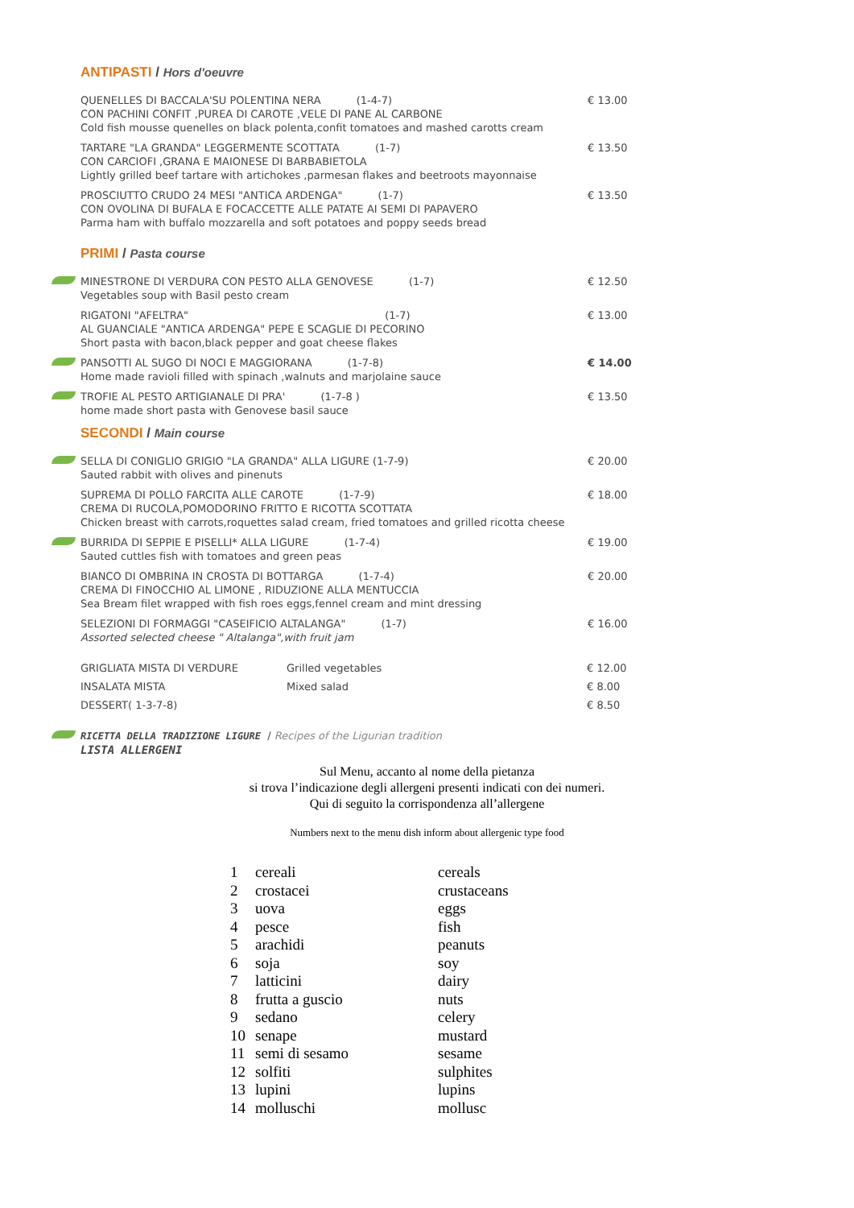ANTIPASTI / Hors d'oeuvre
QUENELLES DI BACCALA'SU POLENTINA NERA (1-4-7)
CON PACHINI CONFIT ,PUREA DI CAROTE ,VELE DI PANE AL CARBONE
Cold fish mousse quenelles on black polenta,confit tomatoes and mashed carotts cream
€ 13.00
TARTARE "LA GRANDA" LEGGERMENTE SCOTTATA (1-7)
CON CARCIOFI ,GRANA E MAIONESE DI BARBABIETOLA
Lightly grilled beef tartare with artichokes ,parmesan flakes and beetroots mayonnaise
€ 13.50
PROSCIUTTO CRUDO 24 MESI "ANTICA ARDENGA" (1-7)
CON OVOLINA DI BUFALA E FOCACCETTE ALLE PATATE AI SEMI DI PAPAVERO
Parma ham with buffalo mozzarella and soft potatoes and poppy seeds bread
€ 13.50
PRIMI / Pasta course
MINESTRONE DI VERDURA CON PESTO ALLA GENOVESE (1-7)
Vegetables soup with Basil pesto cream
€ 12.50
RIGATONI "AFELTRA" (1-7)
AL GUANCIALE "ANTICA ARDENGA" PEPE E SCAGLIE DI PECORINO
Short pasta with bacon,black pepper and goat cheese flakes
€ 13.00
PANSOTTI AL SUGO DI NOCI E MAGGIORANA (1-7-8)
Home made ravioli filled with spinach ,walnuts and marjolaine sauce
€ 14.00
TROFIE AL PESTO ARTIGIANALE DI PRA' (1-7-8 )
home made short pasta with Genovese basil sauce
€ 13.50
SECONDI / Main course
SELLA DI CONIGLIO GRIGIO "LA GRANDA" ALLA LIGURE (1-7-9)
Sauted rabbit with olives and pinenuts
€ 20.00
SUPREMA DI POLLO FARCITA ALLE CAROTE (1-7-9)
CREMA DI RUCOLA,POMODORINO FRITTO E RICOTTA SCOTTATA
Chicken breast with carrots,roquettes salad cream, fried tomatoes and grilled ricotta cheese
€ 18.00
BURRIDA DI SEPPIE E PISELLI* ALLA LIGURE (1-7-4)
Sauted cuttles fish with tomatoes and green peas
€ 19.00
BIANCO DI OMBRINA IN CROSTA DI BOTTARGA (1-7-4)
CREMA DI FINOCCHIO AL LIMONE , RIDUZIONE ALLA MENTUCCIA
Sea Bream filet wrapped with fish roes eggs,fennel cream and mint dressing
€ 20.00
SELEZIONI DI FORMAGGI "CASEIFICIO ALTALANGA" (1-7)
Assorted selected cheese " Altalanga",with fruit jam
€ 16.00
| GRIGLIATA MISTA DI VERDURE | Grilled vegetables | € 12.00 |
| INSALATA MISTA | Mixed salad | € 8.00 |
| DESSERT( 1-3-7-8) | | € 8.50 |
RICETTA DELLA TRADIZIONE LIGURE / Recipes of the Ligurian tradition
LISTA ALLERGENI
Sul Menu, accanto al nome della pietanza
si trova l’indicazione degli allergeni presenti indicati con dei numeri.
Qui di seguito la corrispondenza all’allergene
Numbers next to the menu dish inform about allergenic type food
| 1 | cereali | cereals |
| 2 | crostacei | crustaceans |
| 3 | uova | eggs |
| 4 | pesce | fish |
| 5 | arachidi | peanuts |
| 6 | soja | soy |
| 7 | latticini | dairy |
| 8 | frutta a guscio | nuts |
| 9 | sedano | celery |
| 10 | senape | mustard |
| 11 | semi di sesamo | sesame |
| 12 | solfiti | sulphites |
| 13 | lupini | lupins |
| 14 | molluschi | mollusc |